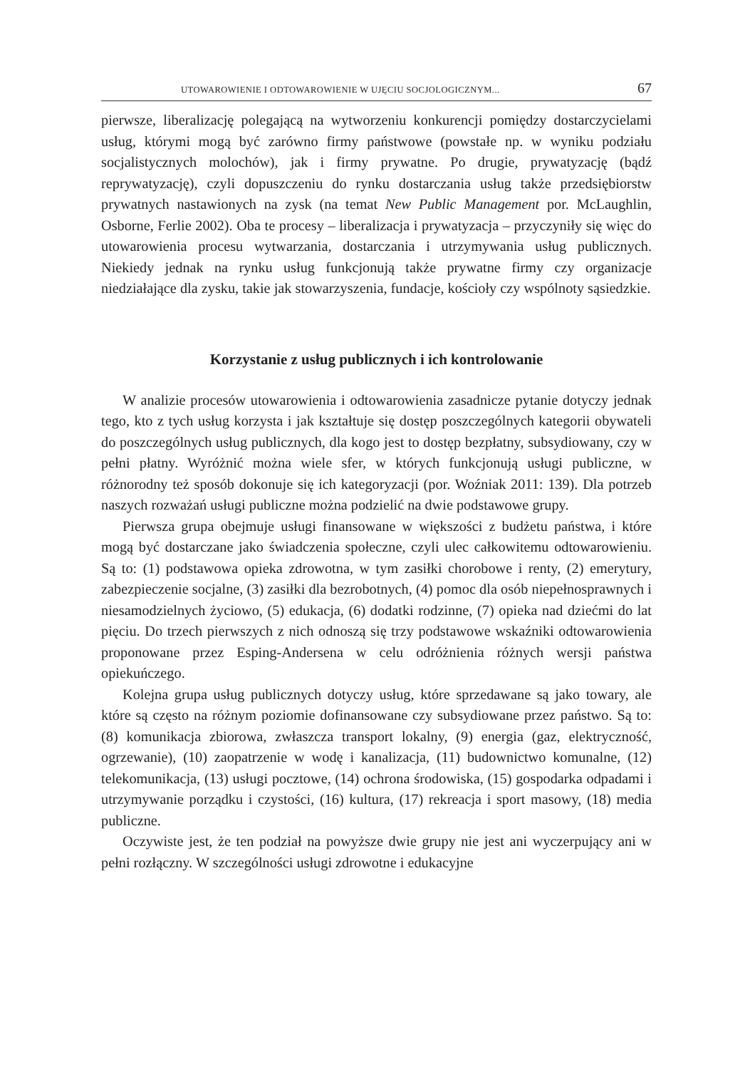UTOWAROWIENIE I ODTOWAROWIENIE W UJĘCIU SOCJOLOGICZNYM... 67
pierwsze, liberalizację polegającą na wytworzeniu konkurencji pomiędzy dostarczycielami usług, którymi mogą być zarówno firmy państwowe (powstałe np. w wyniku podziału socjalistycznych molochów), jak i firmy prywatne. Po drugie, prywatyzację (bądź reprywatyzację), czyli dopuszczeniu do rynku dostarczania usług także przedsiębiorstw prywatnych nastawionych na zysk (na temat New Public Management por. McLaughlin, Osborne, Ferlie 2002). Oba te procesy – liberalizacja i prywatyzacja – przyczyniły się więc do utowarowienia procesu wytwarzania, dostarczania i utrzymywania usług publicznych. Niekiedy jednak na rynku usług funkcjonują także prywatne firmy czy organizacje niedziałające dla zysku, takie jak stowarzyszenia, fundacje, kościoły czy wspólnoty sąsiedzkie.
Korzystanie z usług publicznych i ich kontrolowanie
W analizie procesów utowarowienia i odtowarowienia zasadnicze pytanie dotyczy jednak tego, kto z tych usług korzysta i jak kształtuje się dostęp poszczególnych kategorii obywateli do poszczególnych usług publicznych, dla kogo jest to dostęp bezpłatny, subsydiowany, czy w pełni płatny. Wyróżnić można wiele sfer, w których funkcjonują usługi publiczne, w różnorodny też sposób dokonuje się ich kategoryzacji (por. Woźniak 2011: 139). Dla potrzeb naszych rozważań usługi publiczne można podzielić na dwie podstawowe grupy.
Pierwsza grupa obejmuje usługi finansowane w większości z budżetu państwa, i które mogą być dostarczane jako świadczenia społeczne, czyli ulec całkowitemu odtowarowieniu. Są to: (1) podstawowa opieka zdrowotna, w tym zasiłki chorobowe i renty, (2) emerytury, zabezpieczenie socjalne, (3) zasiłki dla bezrobotnych, (4) pomoc dla osób niepełnosprawnych i niesamodzielnych życiowo, (5) edukacja, (6) dodatki rodzinne, (7) opieka nad dziećmi do lat pięciu. Do trzech pierwszych z nich odnoszą się trzy podstawowe wskaźniki odtowarowienia proponowane przez Esping-Andersena w celu odróżnienia różnych wersji państwa opiekuńczego.
Kolejna grupa usług publicznych dotyczy usług, które sprzedawane są jako towary, ale które są często na różnym poziomie dofinansowane czy subsydiowane przez państwo. Są to: (8) komunikacja zbiorowa, zwłaszcza transport lokalny, (9) energia (gaz, elektryczność, ogrzewanie), (10) zaopatrzenie w wodę i kanalizacja, (11) budownictwo komunalne, (12) telekomunikacja, (13) usługi pocztowe, (14) ochrona środowiska, (15) gospodarka odpadami i utrzymywanie porządku i czystości, (16) kultura, (17) rekreacja i sport masowy, (18) media publiczne.
Oczywiste jest, że ten podział na powyższe dwie grupy nie jest ani wyczerpujący ani w pełni rozłączny. W szczególności usługi zdrowotne i edukacyjne